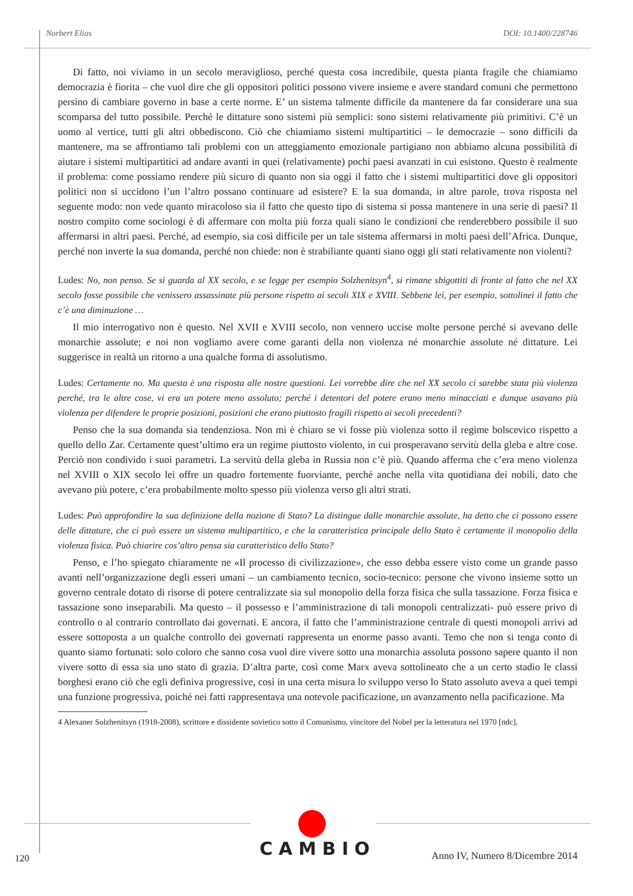Norbert Elias DOI: 10.1400/228746
Di fatto, noi viviamo in un secolo meraviglioso, perché questa cosa incredibile, questa pianta fragile che chiamiamo democrazia è fiorita – che vuol dire che gli oppositori politici possono vivere insieme e avere standard comuni che permettono persino di cambiare governo in base a certe norme. E’ un sistema talmente difficile da mantenere da far considerare una sua scomparsa del tutto possibile. Perché le dittature sono sistemi più semplici: sono sistemi relativamente più primitivi. C’è un uomo al vertice, tutti gli altri obbediscono. Ciò che chiamiamo sistemi multipartitici – le democrazie – sono difficili da mantenere, ma se affrontiamo tali problemi con un atteggiamento emozionale partigiano non abbiamo alcuna possibilità di aiutare i sistemi multipartitici ad andare avanti in quei (relativamente) pochi paesi avanzati in cui esistono. Questo è realmente il problema: come possiamo rendere più sicuro di quanto non sia oggi il fatto che i sistemi multipartitici dove gli oppositori politici non si uccidono l’un l’altro possano continuare ad esistere? E la sua domanda, in altre parole, trova risposta nel seguente modo: non vede quanto miracoloso sia il fatto che questo tipo di sistema si possa mantenere in una serie di paesi? Il nostro compito come sociologi è di affermare con molta più forza quali siano le condizioni che renderebbero possibile il suo affermarsi in altri paesi. Perché, ad esempio, sia così difficile per un tale sistema affermarsi in molti paesi dell’Africa. Dunque, perché non inverte la sua domanda, perché non chiede: non è strabiliante quanti siano oggi gli stati relativamente non violenti?
Ludes: No, non penso. Se si guarda al XX secolo, e se legge per esempio Solzhenitsyn<sup>4</sup>, si rimane sbigottiti di fronte al fatto che nel XX secolo fosse possibile che venissero assassinate più persone rispetto ai secoli XIX e XVIII. Sebbene lei, per esempio, sottolinei il fatto che c’è una diminuzione …
Il mio interrogativo non è questo. Nel XVII e XVIII secolo, non vennero uccise molte persone perché si avevano delle monarchie assolute; e noi non vogliamo avere come garanti della non violenza né monarchie assolute né dittature. Lei suggerisce in realtà un ritorno a una qualche forma di assolutismo.
Ludes: Certamente no. Ma questa è una risposta alle nostre questioni. Lei vorrebbe dire che nel XX secolo ci sarebbe stata più violenza perché, tra le altre cose, vi era un potere meno assoluto; perché i detentori del potere erano meno minacciati e dunque usavano più violenza per difendere le proprie posizioni, posizioni che erano piuttosto fragili rispetto ai secoli precedenti?
Penso che la sua domanda sia tendenziosa. Non mi è chiaro se vi fosse più violenza sotto il regime bolscevico rispetto a quello dello Zar. Certamente quest’ultimo era un regime piuttosto violento, in cui prosperavano servitù della gleba e altre cose. Perciò non condivido i suoi parametri. La servitù della gleba in Russia non c’è più. Quando afferma che c’era meno violenza nel XVIII o XIX secolo lei offre un quadro fortemente fuorviante, perché anche nella vita quotidiana dei nobili, dato che avevano più potere, c’era probabilmente molto spesso più violenza verso gli altri strati.
Ludes: Può approfondire la sua definizione della nozione di Stato? La distingue dalle monarchie assolute, ha detto che ci possono essere delle dittature, che ci può essere un sistema multipartitico, e che la caratteristica principale dello Stato è certamente il monopolio della violenza fisica. Può chiarire cos’altro pensa sia caratteristico dello Stato?
Penso, e l’ho spiegato chiaramente ne «Il processo di civilizzazione», che esso debba essere visto come un grande passo avanti nell’organizzazione degli esseri umani – un cambiamento tecnico, socio-tecnico: persone che vivono insieme sotto un governo centrale dotato di risorse di potere centralizzate sia sul monopolio della forza fisica che sulla tassazione. Forza fisica e tassazione sono inseparabili. Ma questo – il possesso e l’amministrazione di tali monopoli centralizzati- può essere privo di controllo o al contrario controllato dai governati. E ancora, il fatto che l’amministrazione centrale di questi monopoli arrivi ad essere sottoposta a un qualche controllo dei governati rappresenta un enorme passo avanti. Temo che non si tenga conto di quanto siamo fortunati: solo coloro che sanno cosa vuol dire vivere sotto una monarchia assoluta possono sapere quanto il non vivere sotto di essa sia uno stato di grazia. D’altra parte, così come Marx aveva sottolineato che a un certo stadio le classi borghesi erano ciò che egli definiva progressive, così in una certa misura lo sviluppo verso lo Stato assoluto aveva a quei tempi una funzione progressiva, poiché nei fatti rappresentava una notevole pacificazione, un avanzamento nella pacificazione. Ma
4 Alexaner Solzhenitsyn (1918-2008), scrittore e dissidente sovietico sotto il Comunismo, vincitore del Nobel per la letteratura nel 1970 [ndc].
CAMBIO
120
Anno IV, Numero 8/Dicembre 2014